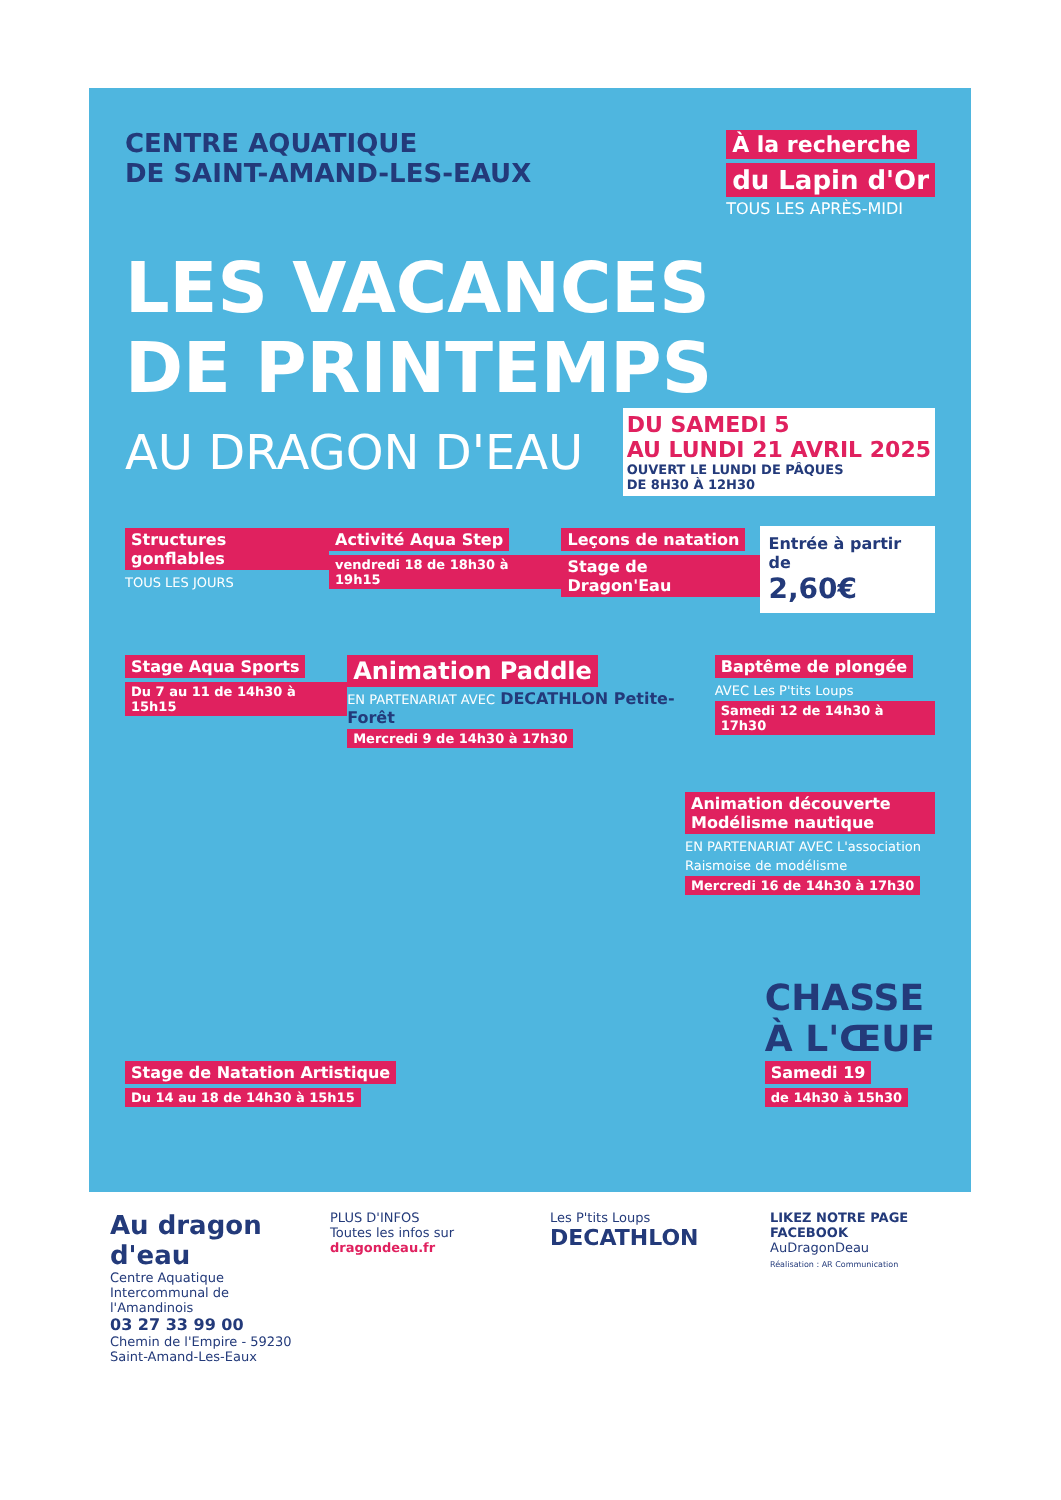CENTRE AQUATIQUE
DE SAINT-AMAND-LES-EAUX
À la recherche
du Lapin d'Or
TOUS LES APRÈS-MIDI
LES VACANCES
DE PRINTEMPS
AU DRAGON D'EAU
DU SAMEDI 5
AU LUNDI 21 AVRIL 2025
OUVERT LE LUNDI DE PÂQUES
DE 8H30 À 12H30
Structures gonflables
TOUS LES JOURS
Activité Aqua Step
vendredi 18 de 18h30 à 19h15
Leçons de natation
Stage de Dragon'Eau
Entrée à partir de
2,60€
Stage Aqua Sports
Du 7 au 11 de 14h30 à 15h15
Animation Paddle
EN PARTENARIAT AVEC DECATHLON Petite-Forêt
Mercredi 9 de 14h30 à 17h30
Baptême de plongée
AVEC Les P'tits Loups
Samedi 12 de 14h30 à 17h30
Animation découverte Modélisme nautique
EN PARTENARIAT AVEC L'association Raismoise de modélisme
Mercredi 16 de 14h30 à 17h30
Stage de Natation Artistique
Du 14 au 18 de 14h30 à 15h15
CHASSE
À L'ŒUF
Samedi 19
de 14h30 à 15h30
Au dragon d'eau
Centre Aquatique Intercommunal de l'Amandinois
03 27 33 99 00
Chemin de l'Empire - 59230 Saint-Amand-Les-Eaux
PLUS D'INFOS
Toutes les infos sur
dragondeau.fr
Les P'tits Loups
DECATHLON
LIKEZ NOTRE PAGE FACEBOOK
AuDragonDeau
Réalisation : AR Communication